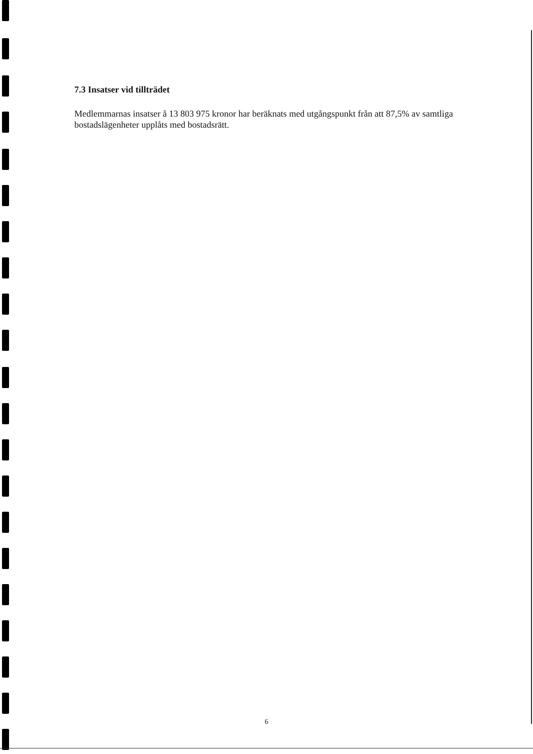7.3 Insatser vid tillträdet
Medlemmarnas insatser å 13 803 975 kronor har beräknats med utgångspunkt från att 87,5% av samtliga bostadslägenheter upplåts med bostadsrätt.
6